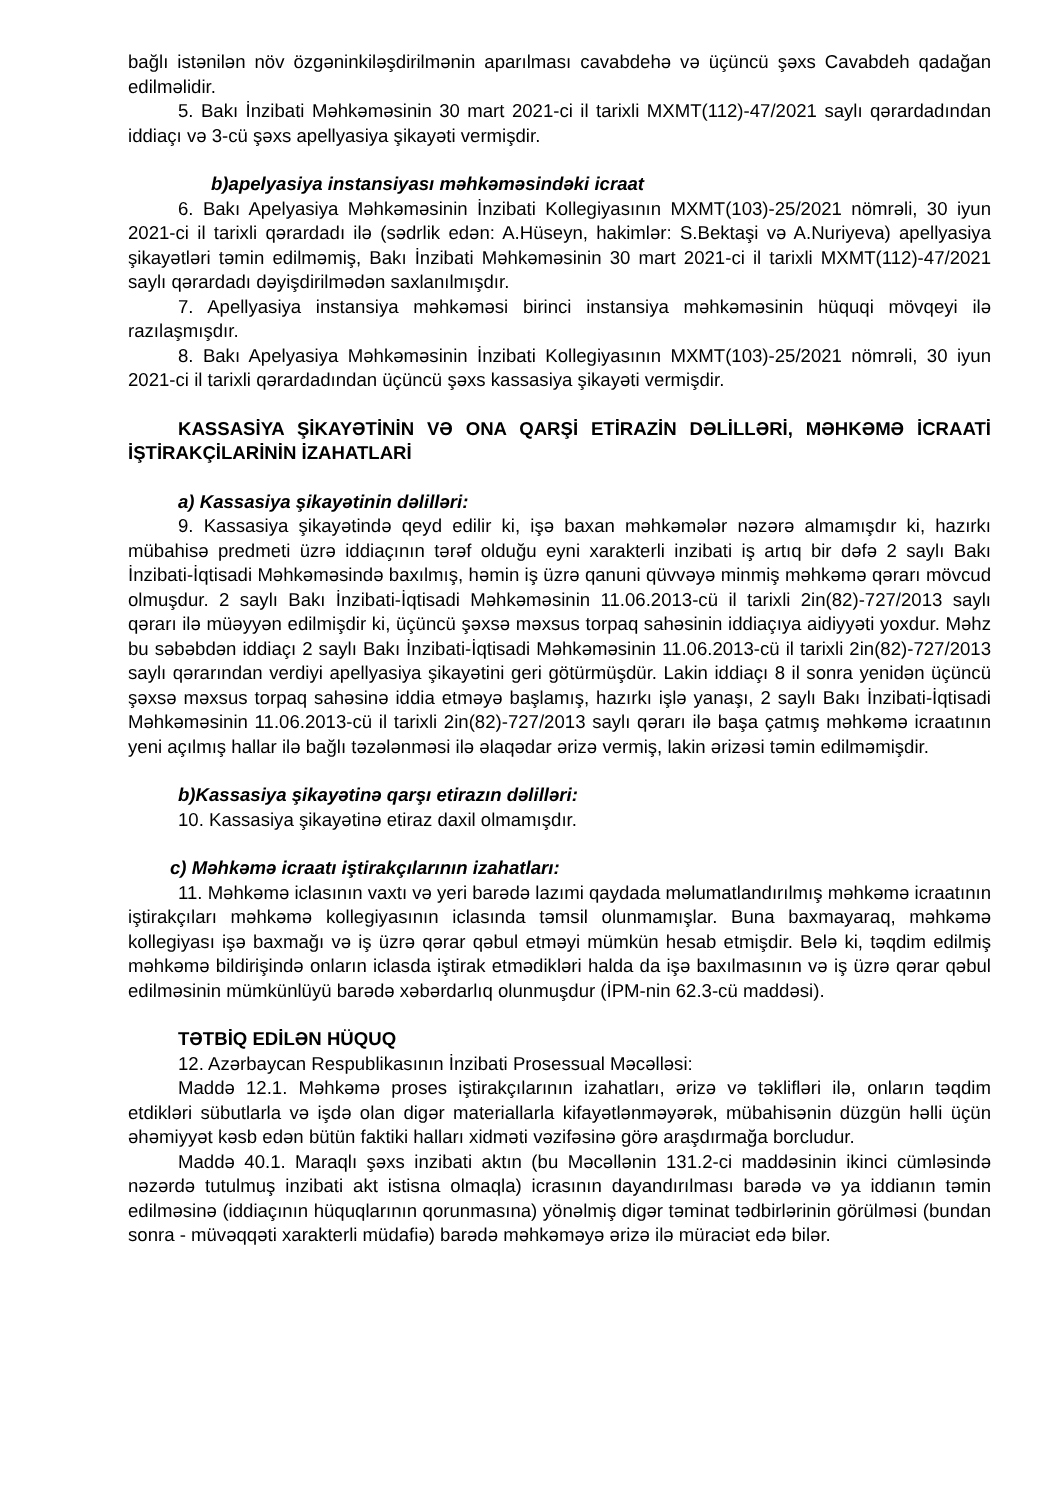bağlı istənilən növ özgəninkiləşdirilmənin aparılması cavabdehə və üçüncü şəxs Cavabdeh qadağan edilməlidir.
5. Bakı İnzibati Məhkəməsinin 30 mart 2021-ci il tarixli MXMT(112)-47/2021 saylı qərardadından iddiaçı və 3-cü şəxs apellyasiya şikayəti vermişdir.
b)apelyasiya instansiyası məhkəməsindəki icraat
6. Bakı Apelyasiya Məhkəməsinin İnzibati Kollegiyasının MXMT(103)-25/2021 nömrəli, 30 iyun 2021-ci il tarixli qərardadı ilə (sədrlik edən: A.Hüseyn, hakimlər: S.Bektaşi və A.Nuriyeva) apellyasiya şikayətləri təmin edilməmiş, Bakı İnzibati Məhkəməsinin 30 mart 2021-ci il tarixli MXMT(112)-47/2021 saylı qərardadı dəyişdirilmədən saxlanılmışdır.
7. Apellyasiya instansiya məhkəməsi birinci instansiya məhkəməsinin hüquqi mövqeyi ilə razılaşmışdır.
8. Bakı Apelyasiya Məhkəməsinin İnzibati Kollegiyasının MXMT(103)-25/2021 nömrəli, 30 iyun 2021-ci il tarixli qərardadından üçüncü şəxs kassasiya şikayəti vermişdir.
KASSASİYA ŞİKAYƏTİNİN VƏ ONA QARŞİ ETİRAZİN DƏLİLLƏRİ, MƏHKƏMƏ İCRAATİ İŞTİRAKÇİLARİNİN İZAHATLARİ
a) Kassasiya şikayətinin dəlilləri:
9. Kassasiya şikayətində qeyd edilir ki, işə baxan məhkəmələr nəzərə almamışdır ki, hazırkı mübahisə predmeti üzrə iddiaçının tərəf olduğu eyni xarakterli inzibati iş artıq bir dəfə 2 saylı Bakı İnzibati-İqtisadi Məhkəməsində baxılmış, həmin iş üzrə qanuni qüvvəyə minmiş məhkəmə qərarı mövcud olmuşdur. 2 saylı Bakı İnzibati-İqtisadi Məhkəməsinin 11.06.2013-cü il tarixli 2in(82)-727/2013 saylı qərarı ilə müəyyən edilmişdir ki, üçüncü şəxsə məxsus torpaq sahəsinin iddiaçıya aidiyyəti yoxdur. Məhz bu səbəbdən iddiaçı 2 saylı Bakı İnzibati-İqtisadi Məhkəməsinin 11.06.2013-cü il tarixli 2in(82)-727/2013 saylı qərarından verdiyi apellyasiya şikayətini geri götürmüşdür. Lakin iddiaçı 8 il sonra yenidən üçüncü şəxsə məxsus torpaq sahəsinə iddia etməyə başlamış, hazırkı işlə yanaşı, 2 saylı Bakı İnzibati-İqtisadi Məhkəməsinin 11.06.2013-cü il tarixli 2in(82)-727/2013 saylı qərarı ilə başa çatmış məhkəmə icraatının yeni açılmış hallar ilə bağlı təzələnməsi ilə əlaqədar ərizə vermiş, lakin ərizəsi təmin edilməmişdir.
b)Kassasiya şikayətinə qarşı etirazın dəlilləri:
10. Kassasiya şikayətinə etiraz daxil olmamışdır.
c) Məhkəmə icraatı iştirakçılarının izahatları:
11. Məhkəmə iclasının vaxtı və yeri barədə lazımi qaydada məlumatlandırılmış məhkəmə icraatının iştirakçıları məhkəmə kollegiyasının iclasında təmsil olunmamışlar. Buna baxmayaraq, məhkəmə kollegiyası işə baxmağı və iş üzrə qərar qəbul etməyi mümkün hesab etmişdir. Belə ki, təqdim edilmiş məhkəmə bildirişində onların iclasda iştirak etmədikləri halda da işə baxılmasının və iş üzrə qərar qəbul edilməsinin mümkünlüyü barədə xəbərdarlıq olunmuşdur (İPM-nin 62.3-cü maddəsi).
TƏTBİQ EDİLƏN HÜQUQ
12. Azərbaycan Respublikasının İnzibati Prosessual Məcəlləsi:
Maddə 12.1. Məhkəmə proses iştirakçılarının izahatları, ərizə və təklifləri ilə, onların təqdim etdikləri sübutlarla və işdə olan digər materiallarla kifayətlənməyərək, mübahisənin düzgün həlli üçün əhəmiyyət kəsb edən bütün faktiki halları xidməti vəzifəsinə görə araşdırmağa borcludur.
Maddə 40.1. Maraqlı şəxs inzibati aktın (bu Məcəllənin 131.2-ci maddəsinin ikinci cümləsində nəzərdə tutulmuş inzibati akt istisna olmaqla) icrasının dayandırılması barədə və ya iddianın təmin edilməsinə (iddiaçının hüquqlarının qorunmasına) yönəlmiş digər təminat tədbirlərinin görülməsi (bundan sonra - müvəqqəti xarakterli müdafiə) barədə məhkəməyə ərizə ilə müraciət edə bilər.